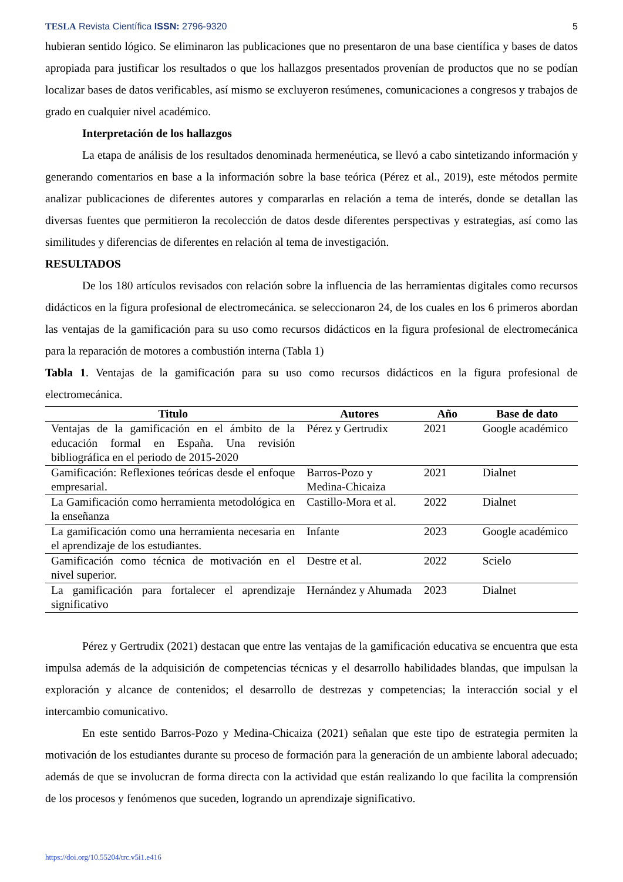TESLA Revista Científica ISSN: 2796-9320 5
hubieran sentido lógico. Se eliminaron las publicaciones que no presentaron de una base científica y bases de datos apropiada para justificar los resultados o que los hallazgos presentados provenían de productos que no se podían localizar bases de datos verificables, así mismo se excluyeron resúmenes, comunicaciones a congresos y trabajos de grado en cualquier nivel académico.
Interpretación de los hallazgos
La etapa de análisis de los resultados denominada hermenéutica, se llevó a cabo sintetizando información y generando comentarios en base a la información sobre la base teórica (Pérez et al., 2019), este métodos permite analizar publicaciones de diferentes autores y compararlas en relación a tema de interés, donde se detallan las diversas fuentes que permitieron la recolección de datos desde diferentes perspectivas y estrategias, así como las similitudes y diferencias de diferentes en relación al tema de investigación.
RESULTADOS
De los 180 artículos revisados con relación sobre la influencia de las herramientas digitales como recursos didácticos en la figura profesional de electromecánica. se seleccionaron 24, de los cuales en los 6 primeros abordan las ventajas de la gamificación para su uso como recursos didácticos en la figura profesional de electromecánica para la reparación de motores a combustión interna (Tabla 1)
Tabla 1. Ventajas de la gamificación para su uso como recursos didácticos en la figura profesional de electromecánica.
| Titulo | Autores | Año | Base de dato |
| --- | --- | --- | --- |
| Ventajas de la gamificación en el ámbito de la educación formal en España. Una revisión bibliográfica en el periodo de 2015-2020 | Pérez y Gertrudix | 2021 | Google académico |
| Gamificación: Reflexiones teóricas desde el enfoque empresarial. | Barros-Pozo y Medina-Chicaiza | 2021 | Dialnet |
| La Gamificación como herramienta metodológica en la enseñanza | Castillo-Mora et al. | 2022 | Dialnet |
| La gamificación como una herramienta necesaria en el aprendizaje de los estudiantes. | Infante | 2023 | Google académico |
| Gamificación como técnica de motivación en el nivel superior. | Destre et al. | 2022 | Scielo |
| La gamificación para fortalecer el aprendizaje significativo | Hernández y Ahumada | 2023 | Dialnet |
Pérez y Gertrudix (2021) destacan que entre las ventajas de la gamificación educativa se encuentra que esta impulsa además de la adquisición de competencias técnicas y el desarrollo habilidades blandas, que impulsan la exploración y alcance de contenidos; el desarrollo de destrezas y competencias; la interacción social y el intercambio comunicativo.
En este sentido Barros-Pozo y Medina-Chicaiza (2021) señalan que este tipo de estrategia permiten la motivación de los estudiantes durante su proceso de formación para la generación de un ambiente laboral adecuado; además de que se involucran de forma directa con la actividad que están realizando lo que facilita la comprensión de los procesos y fenómenos que suceden, logrando un aprendizaje significativo.
https://doi.org/10.55204/trc.v5i1.e416